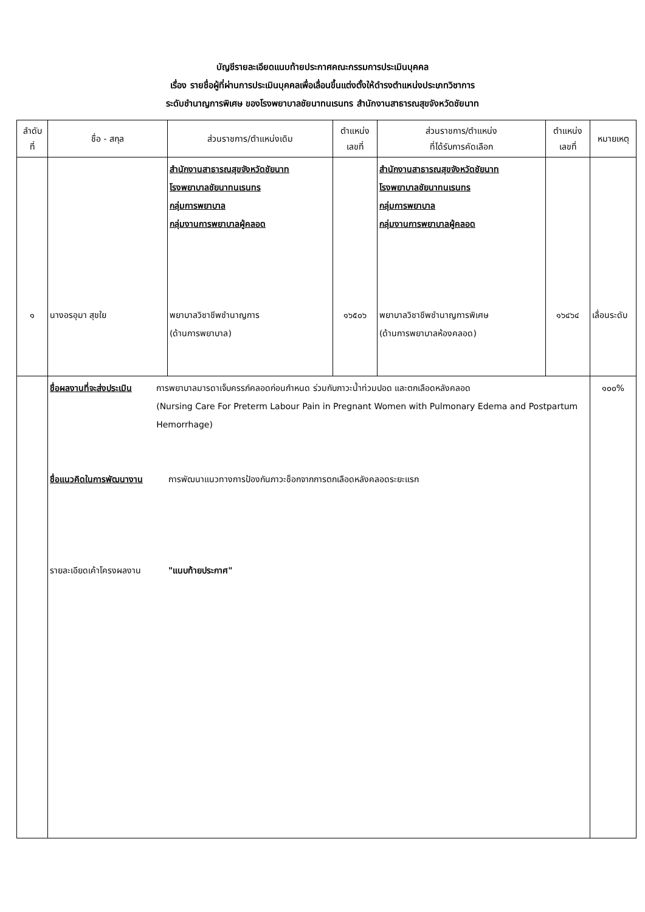บัญชีรายละเอียดแนบท้ายประกาศคณะกรรมการประเมินบุคคล
เรื่อง รายชื่อผู้ที่ผ่านการประเมินบุคคลเพื่อเลื่อนขึ้นแต่งตั้งให้ดำรงตำแหน่งประเภทวิชาการ
ระดับชำนาญการพิเศษ ของโรงพยาบาลชัยนาทนเรนทร สำนักงานสาธารณสุขจังหวัดชัยนาท
| ลำดับ ที่ | ชื่อ - สกุล | ส่วนราชการ/ตำแหน่งเดิม | ตำแหน่ง เลขที่ | ส่วนราชการ/ตำแหน่ง ที่ได้รับการคัดเลือก | ตำแหน่ง เลขที่ | หมายเหตุ |
| --- | --- | --- | --- | --- | --- | --- |
| ๑ | นางอรอุมา สุขใย | สำนักงานสาธารณสุขจังหวัดชัยนาท โรงพยาบาลชัยนาทนเรนทร กลุ่มการพยาบาล กลุ่มงานการพยาบาลผู้คลอด พยาบาลวิชาชีพชำนาญการ (ด้านการพยาบาล) | ๑๖๕๐๖ | สำนักงานสาธารณสุขจังหวัดชัยนาท โรงพยาบาลชัยนาทนเรนทร กลุ่มการพยาบาล กลุ่มงานการพยาบาลผู้คลอด พยาบาลวิชาชีพชำนาญการพิเศษ (ด้านการพยาบาลห้องคลอด) | ๑๖๔๖๔ | เลื่อนระดับ |
| | ชื่อผลงานที่จะส่งประเมิน การพยาบาลมารดาเจ็บครรภ์คลอดก่อนกำหนด ร่วมกับภาวะน้ำท่วมปอด และตกเลือดหลังคลอด (Nursing Care For Preterm Labour Pain in Pregnant Women with Pulmonary Edema and Postpartum Hemorrhage) ชื่อแนวคิดในการพัฒนางาน การพัฒนาแนวทางการป้องกันภาวะช็อกจากการตกเลือดหลังคลอดระยะแรก รายละเอียดเค้าโครงผลงาน "แนบท้ายประกาศ" | | | | | ๑๐๐% |